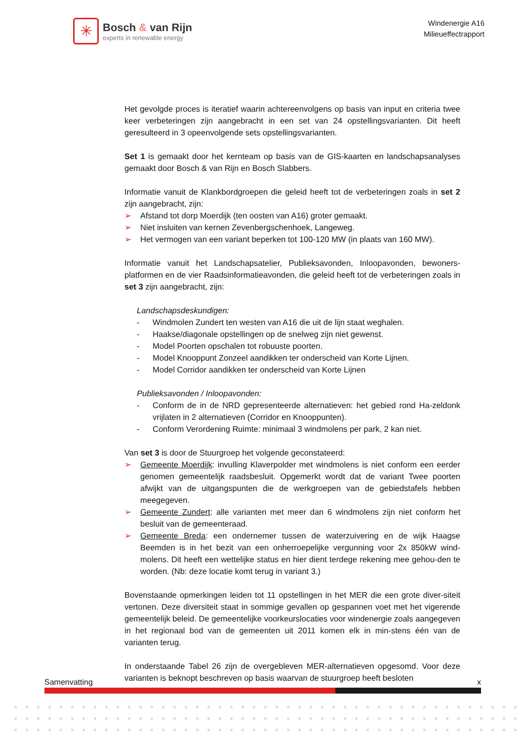✳
Bosch & van Rijn
experts in renewable energy
Windenergie A16
Milieueffectrapport
Het gevolgde proces is iteratief waarin achtereenvolgens op basis van input en criteria twee keer verbeteringen zijn aangebracht in een set van 24 opstellingsvarianten. Dit heeft geresulteerd in 3 opeenvolgende sets opstellingsvarianten.
Set 1 is gemaakt door het kernteam op basis van de GIS-kaarten en landschapsanalyses gemaakt door Bosch & van Rijn en Bosch Slabbers.
Informatie vanuit de Klankbordgroepen die geleid heeft tot de verbeteringen zoals in set 2 zijn aangebracht, zijn:
➢ Afstand tot dorp Moerdijk (ten oosten van A16) groter gemaakt.
➢ Niet insluiten van kernen Zevenbergschenhoek, Langeweg.
➢ Het vermogen van een variant beperken tot 100-120 MW (in plaats van 160 MW).
Informatie vanuit het Landschapsatelier, Publieksavonden, Inloopavonden, bewoners-platformen en de vier Raadsinformatieavonden, die geleid heeft tot de verbeteringen zoals in set 3 zijn aangebracht, zijn:
Landschapsdeskundigen:
- Windmolen Zundert ten westen van A16 die uit de lijn staat weghalen.
- Haakse/diagonale opstellingen op de snelweg zijn niet gewenst.
- Model Poorten opschalen tot robuuste poorten.
- Model Knooppunt Zonzeel aandikken ter onderscheid van Korte Lijnen.
- Model Corridor aandikken ter onderscheid van Korte Lijnen
Publieksavonden / Inloopavonden:
- Conform de in de NRD gepresenteerde alternatieven: het gebied rond Ha-zeldonk vrijlaten in 2 alternatieven (Corridor en Knooppunten).
- Conform Verordening Ruimte: minimaal 3 windmolens per park, 2 kan niet.
Van set 3 is door de Stuurgroep het volgende geconstateerd:
➢ Gemeente Moerdijk: invulling Klaverpolder met windmolens is niet conform een eerder genomen gemeentelijk raadsbesluit. Opgemerkt wordt dat de variant Twee poorten afwijkt van de uitgangspunten die de werkgroepen van de gebiedstafels hebben meegegeven.
➢ Gemeente Zundert: alle varianten met meer dan 6 windmolens zijn niet conform het besluit van de gemeenteraad.
➢ Gemeente Breda: een ondernemer tussen de waterzuivering en de wijk Haagse Beemden is in het bezit van een onherroepelijke vergunning voor 2x 850kW wind-molens. Dit heeft een wettelijke status en hier dient terdege rekening mee gehou-den te worden. (Nb: deze locatie komt terug in variant 3.)
Bovenstaande opmerkingen leiden tot 11 opstellingen in het MER die een grote diver-siteit vertonen. Deze diversiteit staat in sommige gevallen op gespannen voet met het vigerende gemeentelijk beleid. De gemeentelijke voorkeurslocaties voor windenergie zoals aangegeven in het regionaal bod van de gemeenten uit 2011 komen elk in min-stens één van de varianten terug.
In onderstaande Tabel 26 zijn de overgebleven MER-alternatieven opgesomd. Voor deze varianten is beknopt beschreven op basis waarvan de stuurgroep heeft besloten
Samenvatting x